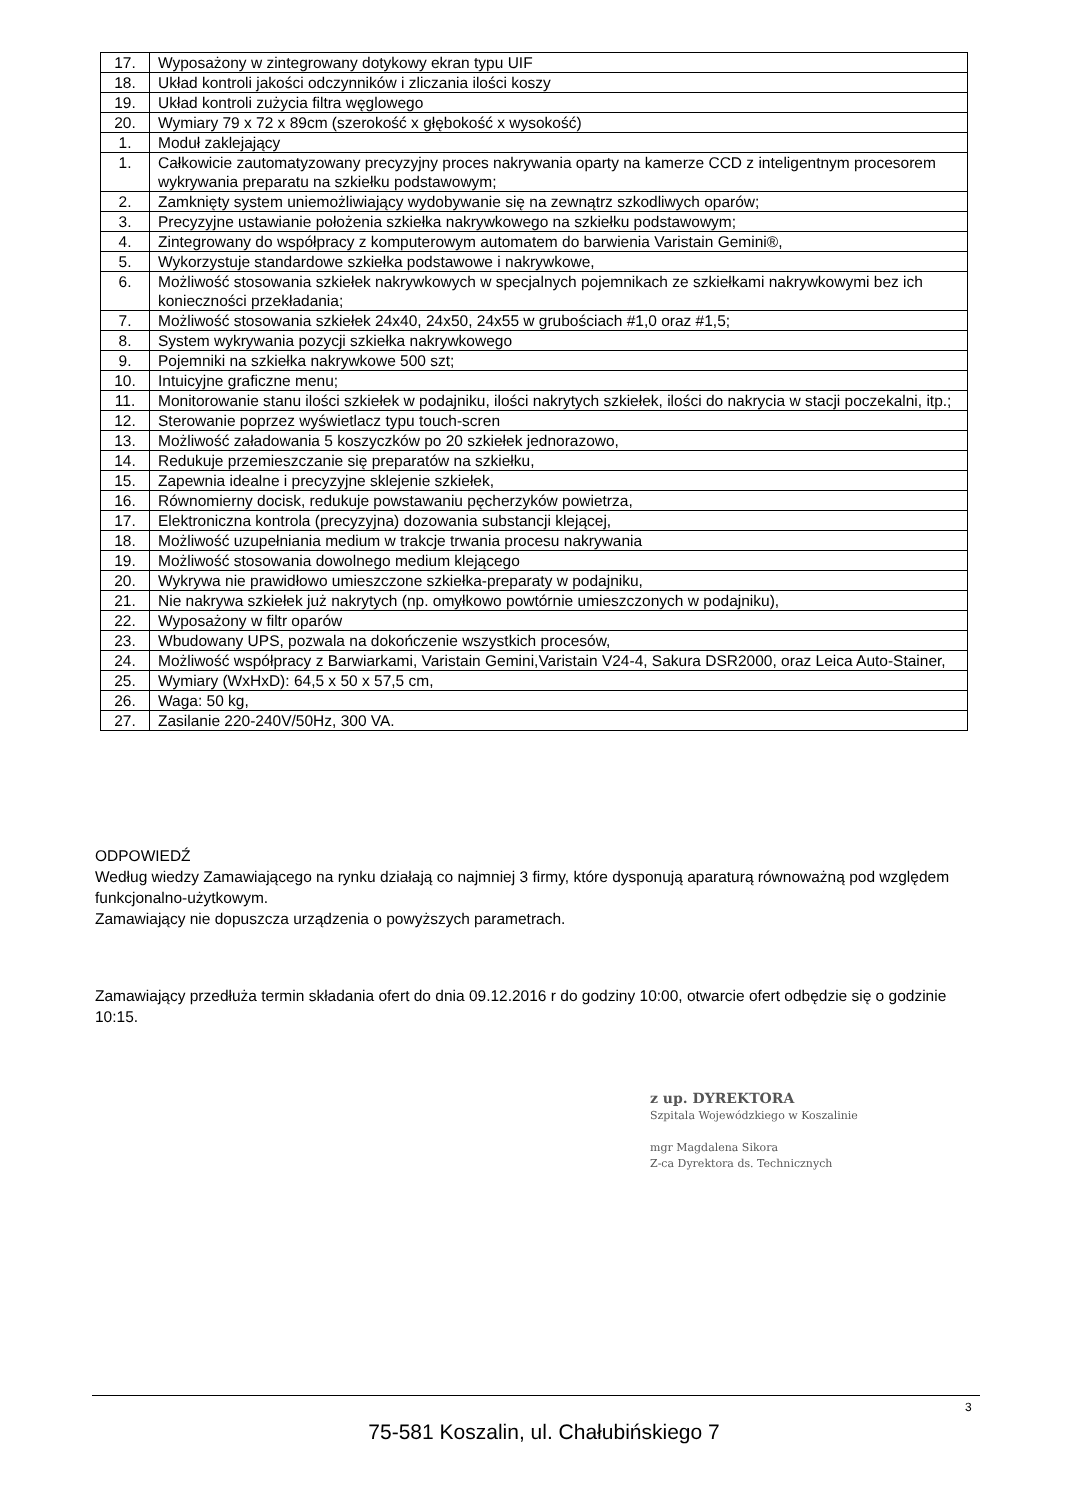| 17. | Wyposażony w zintegrowany dotykowy ekran typu UIF |
| 18. | Układ kontroli jakości odczynników i zliczania ilości koszy |
| 19. | Układ kontroli zużycia filtra węglowego |
| 20. | Wymiary 79 x 72 x 89cm (szerokość x głębokość x wysokość) |
| 1. | Moduł zaklejający |
| 1. | Całkowicie zautomatyzowany precyzyjny proces nakrywania oparty na kamerze CCD z inteligentnym procesorem wykrywania preparatu na szkiełku podstawowym; |
| 2. | Zamknięty system uniemożliwiający wydobywanie się na zewnątrz szkodliwych oparów; |
| 3. | Precyzyjne ustawianie położenia szkiełka nakrywkowego na szkiełku podstawowym; |
| 4. | Zintegrowany do współpracy z komputerowym automatem do barwienia Varistain Gemini®, |
| 5. | Wykorzystuje standardowe szkiełka podstawowe i nakrywkowe, |
| 6. | Możliwość stosowania szkiełek nakrywkowych w specjalnych pojemnikach ze szkiełkami nakrywkowymi bez ich konieczności przekładania; |
| 7. | Możliwość stosowania szkiełek 24x40, 24x50, 24x55 w grubościach #1,0 oraz #1,5; |
| 8. | System wykrywania pozycji szkiełka nakrywkowego |
| 9. | Pojemniki na szkiełka nakrywkowe 500 szt; |
| 10. | Intuicyjne graficzne menu; |
| 11. | Monitorowanie stanu ilości szkiełek w podajniku, ilości nakrytych szkiełek, ilości do nakrycia w stacji poczekalni, itp.; |
| 12. | Sterowanie poprzez wyświetlacz typu touch-scren |
| 13. | Możliwość załadowania 5 koszyczków po 20 szkiełek jednorazowo, |
| 14. | Redukuje przemieszczanie się preparatów na szkiełku, |
| 15. | Zapewnia idealne i precyzyjne sklejenie szkiełek, |
| 16. | Równomierny docisk, redukuje powstawaniu pęcherzyków powietrza, |
| 17. | Elektroniczna kontrola (precyzyjna) dozowania substancji klejącej, |
| 18. | Możliwość uzupełniania medium w trakcje trwania procesu nakrywania |
| 19. | Możliwość stosowania dowolnego medium klejącego |
| 20. | Wykrywa nie prawidłowo umieszczone szkiełka-preparaty w podajniku, |
| 21. | Nie nakrywa szkiełek już nakrytych (np. omyłkowo powtórnie umieszczonych w podajniku), |
| 22. | Wyposażony w filtr oparów |
| 23. | Wbudowany UPS, pozwala na dokończenie wszystkich procesów, |
| 24. | Możliwość współpracy z Barwiarkami, Varistain Gemini,Varistain V24-4, Sakura DSR2000, oraz Leica Auto-Stainer, |
| 25. | Wymiary (WxHxD): 64,5 x 50 x 57,5 cm, |
| 26. | Waga: 50 kg, |
| 27. | Zasilanie 220-240V/50Hz, 300 VA. |
ODPOWIEDŹ
Według wiedzy Zamawiającego na rynku działają co najmniej 3 firmy, które dysponują aparaturą równoważną pod względem funkcjonalno-użytkowym.
Zamawiający nie dopuszcza urządzenia o powyższych parametrach.
Zamawiający przedłuża termin składania ofert do dnia 09.12.2016 r do godziny 10:00, otwarcie ofert odbędzie się o godzinie 10:15.
z up. DYREKTORA
Szpitala Wojewódzkiego w Koszalinie
mgr Magdalena Sikora
Z-ca Dyrektora ds. Technicznych
3
75-581 Koszalin, ul. Chałubińskiego 7